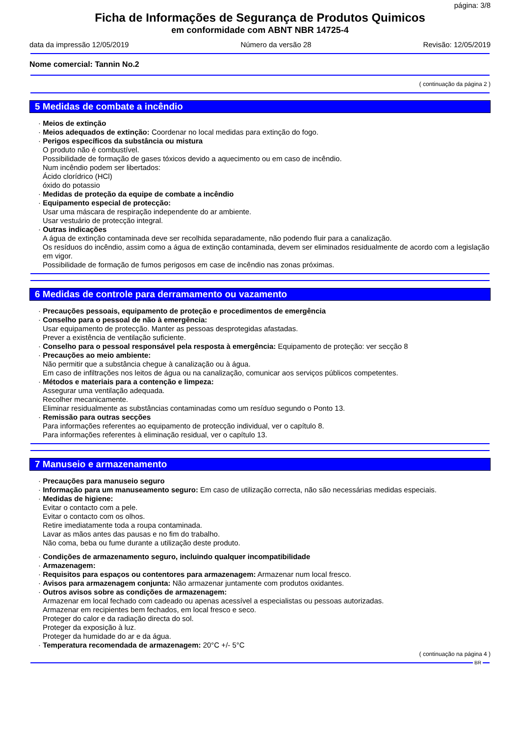página: 3/8
Ficha de Informações de Segurança de Produtos Quimicos
em conformidade com ABNT NBR 14725-4
data da impressão 12/05/2019 Número da versão 28 Revisão: 12/05/2019
Nome comercial: Tannin No.2
( continuação da página 2 )
5 Medidas de combate a incêndio
· Meios de extinção
· Meios adequados de extinção: Coordenar no local medidas para extinção do fogo.
· Perigos específicos da substância ou mistura
O produto não é combustível.
Possibilidade de formação de gases tóxicos devido a aquecimento ou em caso de incêndio.
Num incêndio podem ser libertados:
Ácido clorídrico (HCl)
óxido do potassio
· Medidas de proteção da equipe de combate a incêndio
· Equipamento especial de protecção:
Usar uma máscara de respiração independente do ar ambiente.
Usar vestuário de protecção integral.
· Outras indicações
A água de extinção contaminada deve ser recolhida separadamente, não podendo fluir para a canalização.
Os resíduos do incêndio, assim como a água de extinção contaminada, devem ser eliminados residualmente de acordo com a legislação em vigor.
Possibilidade de formação de fumos perigosos em case de incêndio nas zonas próximas.
6 Medidas de controle para derramamento ou vazamento
· Precauções pessoais, equipamento de proteção e procedimentos de emergência
· Conselho para o pessoal de não à emergência:
Usar equipamento de protecção. Manter as pessoas desprotegidas afastadas.
Prever a existência de ventilação suficiente.
· Conselho para o pessoal responsável pela resposta à emergência: Equipamento de proteção: ver secção 8
· Precauções ao meio ambiente:
Não permitir que a substância chegue à canalização ou à água.
Em caso de infiltrações nos leitos de água ou na canalização, comunicar aos serviços públicos competentes.
· Métodos e materiais para a contenção e limpeza:
Assegurar uma ventilação adequada.
Recolher mecanicamente.
Eliminar residualmente as substâncias contaminadas como um resíduo segundo o Ponto 13.
· Remissão para outras secções
Para informações referentes ao equipamento de protecção individual, ver o capítulo 8.
Para informações referentes à eliminação residual, ver o capítulo 13.
7 Manuseio e armazenamento
· Precauções para manuseio seguro
· Informação para um manuseamento seguro: Em caso de utilização correcta, não são necessárias medidas especiais.
· Medidas de higiene:
Evitar o contacto com a pele.
Evitar o contacto com os olhos.
Retire imediatamente toda a roupa contaminada.
Lavar as mãos antes das pausas e no fim do trabalho.
Não coma, beba ou fume durante a utilização deste produto.
· Condições de armazenamento seguro, incluindo qualquer incompatibilidade
· Armazenagem:
· Requisitos para espaços ou contentores para armazenagem: Armazenar num local fresco.
· Avisos para armazenagem conjunta: Não armazenar juntamente com produtos oxidantes.
· Outros avisos sobre as condições de armazenagem:
Armazenar em local fechado com cadeado ou apenas acessível a especialistas ou pessoas autorizadas.
Armazenar em recipientes bem fechados, em local fresco e seco.
Proteger do calor e da radiação directa do sol.
Proteger da exposição à luz.
Proteger da humidade do ar e da água.
· Temperatura recomendada de armazenagem: 20°C +/- 5°C
( continuação na página 4 )
BR